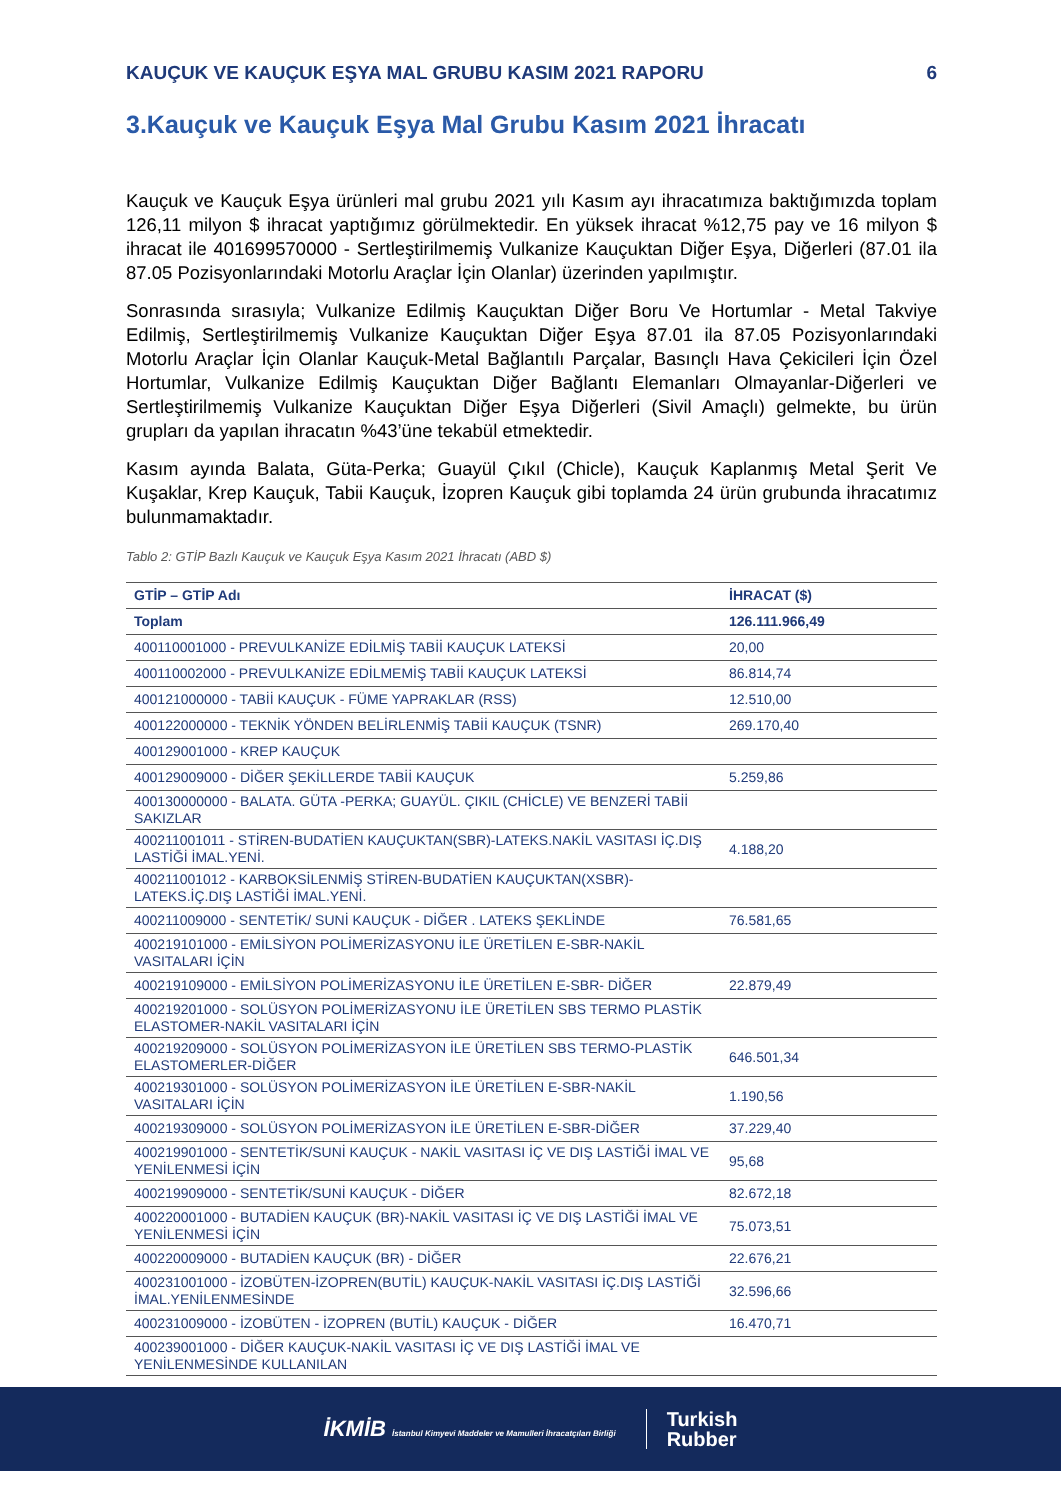KAUÇUK VE KAUÇUK EŞYA MAL GRUBU KASIM 2021 RAPORU 6
3.Kauçuk ve Kauçuk Eşya Mal Grubu Kasım 2021 İhracatı
Kauçuk ve Kauçuk Eşya ürünleri mal grubu 2021 yılı Kasım ayı ihracatımıza baktığımızda toplam 126,11 milyon $ ihracat yaptığımız görülmektedir. En yüksek ihracat %12,75 pay ve 16 milyon $ ihracat ile 401699570000 - Sertleştirilmemiş Vulkanize Kauçuktan Diğer Eşya, Diğerleri (87.01 ila 87.05 Pozisyonlarındaki Motorlu Araçlar İçin Olanlar) üzerinden yapılmıştır.
Sonrasında sırasıyla; Vulkanize Edilmiş Kauçuktan Diğer Boru Ve Hortumlar - Metal Takviye Edilmiş, Sertleştirilmemiş Vulkanize Kauçuktan Diğer Eşya 87.01 ila 87.05 Pozisyonlarındaki Motorlu Araçlar İçin Olanlar Kauçuk-Metal Bağlantılı Parçalar, Basınçlı Hava Çekicileri İçin Özel Hortumlar, Vulkanize Edilmiş Kauçuktan Diğer Bağlantı Elemanları Olmayanlar-Diğerleri ve Sertleştirilmemiş Vulkanize Kauçuktan Diğer Eşya Diğerleri (Sivil Amaçlı) gelmekte, bu ürün grupları da yapılan ihracatın %43’üne tekabül etmektedir.
Kasım ayında Balata, Güta-Perka; Guayül Çıkıl (Chicle), Kauçuk Kaplanmış Metal Şerit Ve Kuşaklar, Krep Kauçuk, Tabii Kauçuk, İzopren Kauçuk gibi toplamda 24 ürün grubunda ihracatımız bulunmamaktadır.
Tablo 2: GTİP Bazlı Kauçuk ve Kauçuk Eşya Kasım 2021 İhracatı (ABD $)
| GTİP – GTİP Adı | İHRACAT ($) |
| --- | --- |
| Toplam | 126.111.966,49 |
| 400110001000 - PREVULKANİZE EDİLMİŞ TABİİ KAUÇUK LATEKSİ | 20,00 |
| 400110002000 - PREVULKANİZE EDİLMEMİŞ TABİİ KAUÇUK LATEKSİ | 86.814,74 |
| 400121000000 - TABİİ KAUÇUK - FÜME YAPRAKLAR (RSS) | 12.510,00 |
| 400122000000 - TEKNİK YÖNDEN BELİRLENMİŞ TABİİ KAUÇUK (TSNR) | 269.170,40 |
| 400129001000 - KREP KAUÇUK | |
| 400129009000 - DİĞER ŞEKİLLERDE TABİİ KAUÇUK | 5.259,86 |
| 400130000000 - BALATA. GÜTA -PERKA; GUAYÜL. ÇIKIL (CHİCLE) VE BENZERİ TABİİ SAKIZLAR | |
| 400211001011 - STİREN-BUDATİEN KAUÇUKTAN(SBR)-LATEKS.NAKİL VASITASI İÇ.DIŞ LASTİĞİ İMAL.YENİ. | 4.188,20 |
| 400211001012 - KARBOKSİLENMİŞ STİREN-BUDATİEN KAUÇUKTAN(XSBR)- LATEKS.İÇ.DIŞ LASTİĞİ İMAL.YENİ. | |
| 400211009000 - SENTETİK/ SUNİ KAUÇUK - DİĞER . LATEKS ŞEKLİNDE | 76.581,65 |
| 400219101000 - EMİLSİYON POLİMERİZASYONU İLE ÜRETİLEN E-SBR-NAKİL VASITALARI İÇİN | |
| 400219109000 - EMİLSİYON POLİMERİZASYONU İLE ÜRETİLEN E-SBR- DİĞER | 22.879,49 |
| 400219201000 - SOLÜSYON POLİMERİZASYONU İLE ÜRETİLEN SBS TERMO PLASTİK ELASTOMER-NAKİL VASITALARI İÇİN | |
| 400219209000 - SOLÜSYON POLİMERİZASYON İLE ÜRETİLEN SBS TERMO-PLASTİK ELASTOMERLER-DİĞER | 646.501,34 |
| 400219301000 - SOLÜSYON POLİMERİZASYON İLE ÜRETİLEN E-SBR-NAKİL VASITALARI İÇİN | 1.190,56 |
| 400219309000 - SOLÜSYON POLİMERİZASYON İLE ÜRETİLEN E-SBR-DİĞER | 37.229,40 |
| 400219901000 - SENTETİK/SUNİ KAUÇUK - NAKİL VASITASI İÇ VE DIŞ LASTİĞİ İMAL VE YENİLENMESİ İÇİN | 95,68 |
| 400219909000 - SENTETİK/SUNİ KAUÇUK - DİĞER | 82.672,18 |
| 400220001000 - BUTADİEN KAUÇUK (BR)-NAKİL VASITASI İÇ VE DIŞ LASTİĞİ İMAL VE YENİLENMESİ İÇİN | 75.073,51 |
| 400220009000 - BUTADİEN KAUÇUK (BR) - DİĞER | 22.676,21 |
| 400231001000 - İZOBÜTEN-İZOPREN(BUTİL) KAUÇUK-NAKİL VASITASI İÇ.DIŞ LASTİĞİ İMAL.YENİLENMESİNDE | 32.596,66 |
| 400231009000 - İZOBÜTEN - İZOPREN (BUTİL) KAUÇUK - DİĞER | 16.470,71 |
| 400239001000 - DİĞER KAUÇUK-NAKİL VASITASI İÇ VE DIŞ LASTİĞİ İMAL VE YENİLENMESİNDE KULLANILAN | |
İKMİB İstanbul Kimyevi Maddeler ve Mamulleri İhracatçıları Birliği Turkish
Rubber